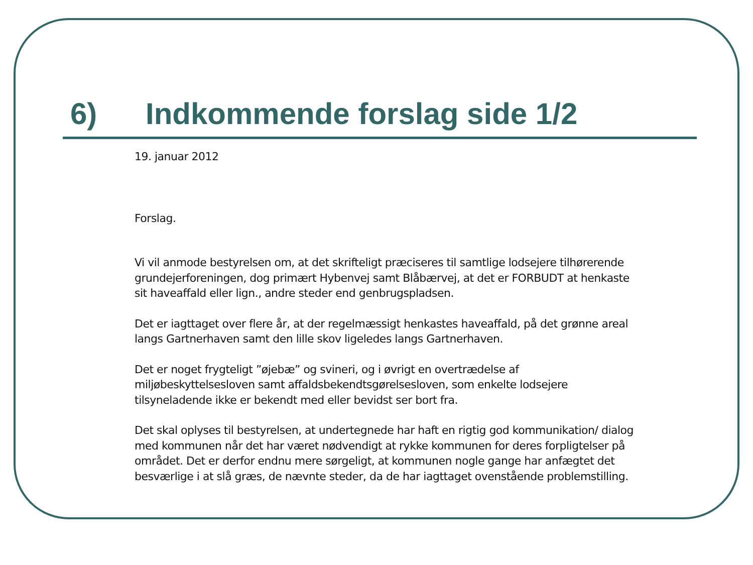6) Indkommende forslag side 1/2
19. januar 2012
Forslag.
Vi vil anmode bestyrelsen om, at det skrifteligt præciseres til samtlige lodsejere tilhørerende grundejerforeningen, dog primært Hybenvej samt Blåbærvej, at det er FORBUDT at henkaste sit haveaffald eller lign., andre steder end genbrugspladsen.
Det er iagttaget over flere år, at der regelmæssigt henkastes haveaffald, på det grønne areal langs Gartnerhaven samt den lille skov ligeledes langs Gartnerhaven.
Det er noget frygteligt ”øjebæ” og svineri, og i øvrigt en overtrædelse af miljøbeskyttelsesloven samt affaldsbekendtsgørelsesloven, som enkelte lodsejere tilsyneladende ikke er bekendt med eller bevidst ser bort fra.
Det skal oplyses til bestyrelsen, at undertegnede har haft en rigtig god kommunikation/ dialog med kommunen når det har været nødvendigt at rykke kommunen for deres forpligtelser på området. Det er derfor endnu mere sørgeligt, at kommunen nogle gange har anfægtet det besværlige i at slå græs, de nævnte steder, da de har iagttaget ovenstående problemstilling.